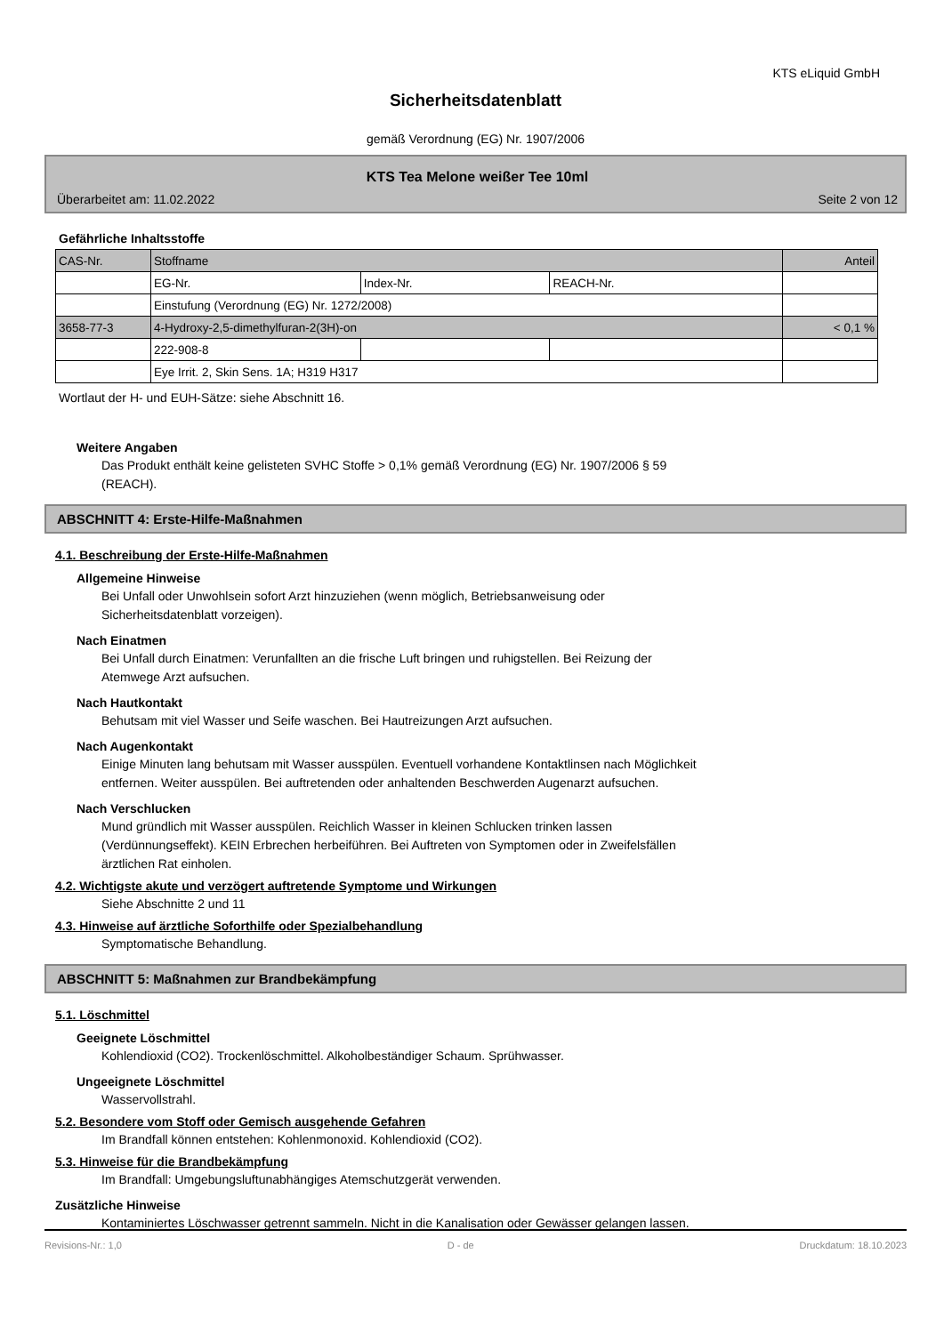KTS eLiquid GmbH
Sicherheitsdatenblatt
gemäß Verordnung (EG) Nr. 1907/2006
KTS Tea Melone weißer Tee 10ml
Überarbeitet am: 11.02.2022 Seite 2 von 12
Gefährliche Inhaltsstoffe
| CAS-Nr. | Stoffname | | | Anteil |
| | EG-Nr. | Index-Nr. | REACH-Nr. | |
| | Einstufung (Verordnung (EG) Nr. 1272/2008) | | | |
| 3658-77-3 | 4-Hydroxy-2,5-dimethylfuran-2(3H)-on | | | < 0,1 % |
| | 222-908-8 | | | |
| | Eye Irrit. 2, Skin Sens. 1A; H319 H317 | | | |
Wortlaut der H- und EUH-Sätze: siehe Abschnitt 16.
Weitere Angaben
Das Produkt enthält keine gelisteten SVHC Stoffe > 0,1% gemäß Verordnung (EG) Nr. 1907/2006 § 59
(REACH).
ABSCHNITT 4: Erste-Hilfe-Maßnahmen
4.1. Beschreibung der Erste-Hilfe-Maßnahmen
Allgemeine Hinweise
Bei Unfall oder Unwohlsein sofort Arzt hinzuziehen (wenn möglich, Betriebsanweisung oder
Sicherheitsdatenblatt vorzeigen).
Nach Einatmen
Bei Unfall durch Einatmen: Verunfallten an die frische Luft bringen und ruhigstellen. Bei Reizung der
Atemwege Arzt aufsuchen.
Nach Hautkontakt
Behutsam mit viel Wasser und Seife waschen. Bei Hautreizungen Arzt aufsuchen.
Nach Augenkontakt
Einige Minuten lang behutsam mit Wasser ausspülen. Eventuell vorhandene Kontaktlinsen nach Möglichkeit
entfernen. Weiter ausspülen. Bei auftretenden oder anhaltenden Beschwerden Augenarzt aufsuchen.
Nach Verschlucken
Mund gründlich mit Wasser ausspülen. Reichlich Wasser in kleinen Schlucken trinken lassen
(Verdünnungseffekt). KEIN Erbrechen herbeiführen. Bei Auftreten von Symptomen oder in Zweifelsfällen
ärztlichen Rat einholen.
4.2. Wichtigste akute und verzögert auftretende Symptome und Wirkungen
Siehe Abschnitte 2 und 11
4.3. Hinweise auf ärztliche Soforthilfe oder Spezialbehandlung
Symptomatische Behandlung.
ABSCHNITT 5: Maßnahmen zur Brandbekämpfung
5.1. Löschmittel
Geeignete Löschmittel
Kohlendioxid (CO2). Trockenlöschmittel. Alkoholbeständiger Schaum. Sprühwasser.
Ungeeignete Löschmittel
Wasservollstrahl.
5.2. Besondere vom Stoff oder Gemisch ausgehende Gefahren
Im Brandfall können entstehen: Kohlenmonoxid. Kohlendioxid (CO2).
5.3. Hinweise für die Brandbekämpfung
Im Brandfall: Umgebungsluftunabhängiges Atemschutzgerät verwenden.
Zusätzliche Hinweise
Kontaminiertes Löschwasser getrennt sammeln. Nicht in die Kanalisation oder Gewässer gelangen lassen.
Revisions-Nr.: 1,0 D - de Druckdatum: 18.10.2023